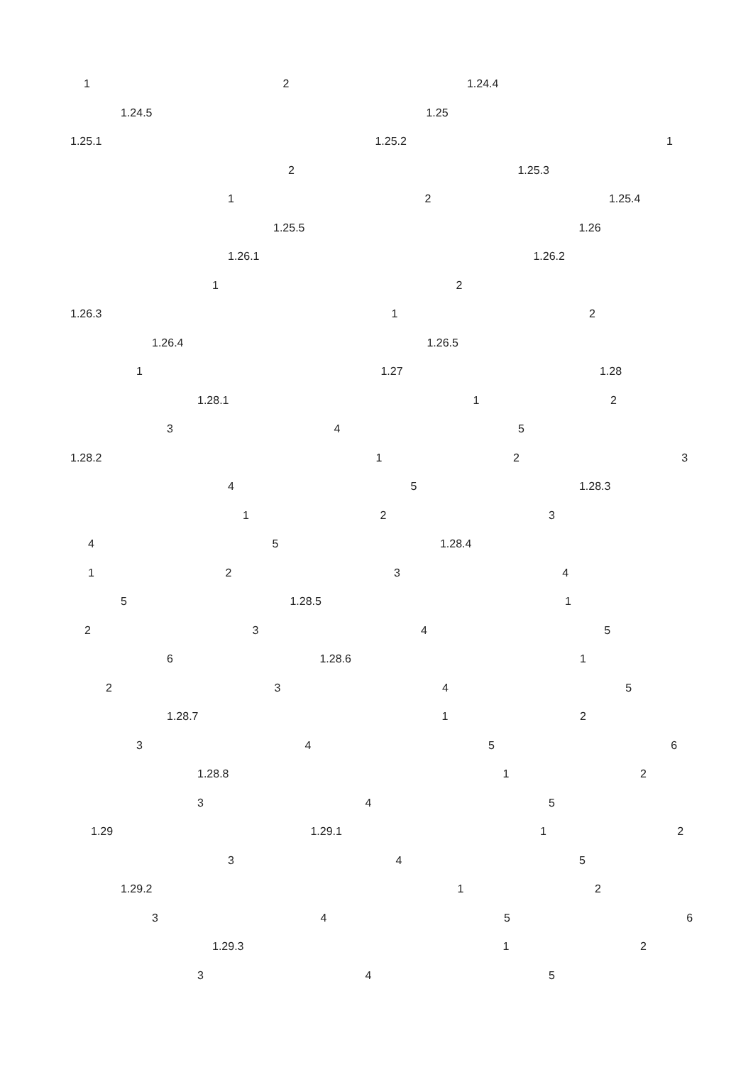1 2 1.24.4
1.24.5 1.25
1.25.1 1.25.2 1
2 1.25.3
1 2 1.25.4
1.25.5 1.26
1.26.1 1.26.2
1 2
1.26.3 1 2
1.26.4 1.26.5
1 1.27 1.28
1.28.1 1 2
3 4 5
1.28.2 1 2 3
4 5 1.28.3
1 2 3
4 5 1.28.4
1 2 3 4
5 1.28.5 1
2 3 4 5
6 1.28.6 1
2 3 4 5
1.28.7 1 2
3 4 5 6
1.28.8 1 2
3 4 5
1.29 1.29.1 1 2
3 4 5
1.29.2 1 2
3 4 5 6
1.29.3 1 2
3 4 5